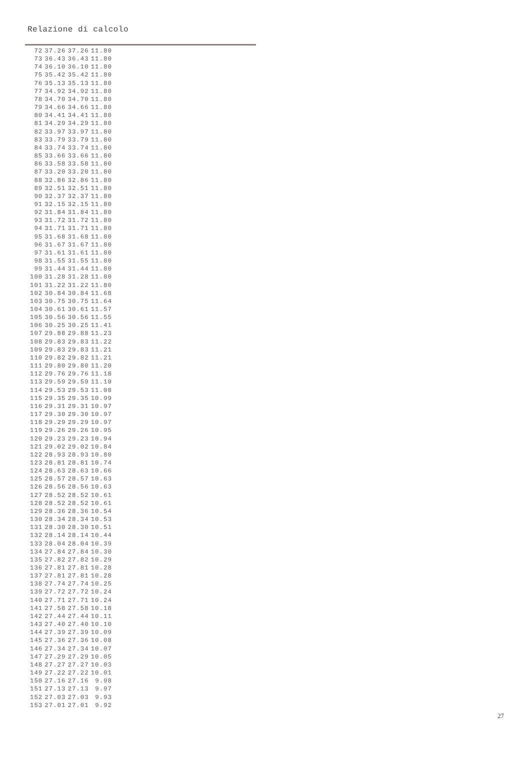Relazione di calcolo
| 72 | 37.26 | 37.26 | 11.80 |
| 73 | 36.43 | 36.43 | 11.80 |
| 74 | 36.10 | 36.10 | 11.80 |
| 75 | 35.42 | 35.42 | 11.80 |
| 76 | 35.13 | 35.13 | 11.80 |
| 77 | 34.92 | 34.92 | 11.80 |
| 78 | 34.70 | 34.70 | 11.80 |
| 79 | 34.66 | 34.66 | 11.80 |
| 80 | 34.41 | 34.41 | 11.80 |
| 81 | 34.29 | 34.29 | 11.80 |
| 82 | 33.97 | 33.97 | 11.80 |
| 83 | 33.79 | 33.79 | 11.80 |
| 84 | 33.74 | 33.74 | 11.80 |
| 85 | 33.66 | 33.66 | 11.80 |
| 86 | 33.58 | 33.58 | 11.80 |
| 87 | 33.20 | 33.20 | 11.80 |
| 88 | 32.86 | 32.86 | 11.80 |
| 89 | 32.51 | 32.51 | 11.80 |
| 90 | 32.37 | 32.37 | 11.80 |
| 91 | 32.15 | 32.15 | 11.80 |
| 92 | 31.84 | 31.84 | 11.80 |
| 93 | 31.72 | 31.72 | 11.80 |
| 94 | 31.71 | 31.71 | 11.80 |
| 95 | 31.68 | 31.68 | 11.80 |
| 96 | 31.67 | 31.67 | 11.80 |
| 97 | 31.61 | 31.61 | 11.80 |
| 98 | 31.55 | 31.55 | 11.80 |
| 99 | 31.44 | 31.44 | 11.80 |
| 100 | 31.28 | 31.28 | 11.80 |
| 101 | 31.22 | 31.22 | 11.80 |
| 102 | 30.84 | 30.84 | 11.68 |
| 103 | 30.75 | 30.75 | 11.64 |
| 104 | 30.61 | 30.61 | 11.57 |
| 105 | 30.56 | 30.56 | 11.55 |
| 106 | 30.25 | 30.25 | 11.41 |
| 107 | 29.88 | 29.88 | 11.23 |
| 108 | 29.83 | 29.83 | 11.22 |
| 109 | 29.83 | 29.83 | 11.21 |
| 110 | 29.82 | 29.82 | 11.21 |
| 111 | 29.80 | 29.80 | 11.20 |
| 112 | 29.76 | 29.76 | 11.18 |
| 113 | 29.59 | 29.59 | 11.10 |
| 114 | 29.53 | 29.53 | 11.08 |
| 115 | 29.35 | 29.35 | 10.99 |
| 116 | 29.31 | 29.31 | 10.97 |
| 117 | 29.30 | 29.30 | 10.97 |
| 118 | 29.29 | 29.29 | 10.97 |
| 119 | 29.26 | 29.26 | 10.95 |
| 120 | 29.23 | 29.23 | 10.94 |
| 121 | 29.02 | 29.02 | 10.84 |
| 122 | 28.93 | 28.93 | 10.80 |
| 123 | 28.81 | 28.81 | 10.74 |
| 124 | 28.63 | 28.63 | 10.66 |
| 125 | 28.57 | 28.57 | 10.63 |
| 126 | 28.56 | 28.56 | 10.63 |
| 127 | 28.52 | 28.52 | 10.61 |
| 128 | 28.52 | 28.52 | 10.61 |
| 129 | 28.36 | 28.36 | 10.54 |
| 130 | 28.34 | 28.34 | 10.53 |
| 131 | 28.30 | 28.30 | 10.51 |
| 132 | 28.14 | 28.14 | 10.44 |
| 133 | 28.04 | 28.04 | 10.39 |
| 134 | 27.84 | 27.84 | 10.30 |
| 135 | 27.82 | 27.82 | 10.29 |
| 136 | 27.81 | 27.81 | 10.28 |
| 137 | 27.81 | 27.81 | 10.28 |
| 138 | 27.74 | 27.74 | 10.25 |
| 139 | 27.72 | 27.72 | 10.24 |
| 140 | 27.71 | 27.71 | 10.24 |
| 141 | 27.58 | 27.58 | 10.18 |
| 142 | 27.44 | 27.44 | 10.11 |
| 143 | 27.40 | 27.40 | 10.10 |
| 144 | 27.39 | 27.39 | 10.09 |
| 145 | 27.36 | 27.36 | 10.08 |
| 146 | 27.34 | 27.34 | 10.07 |
| 147 | 27.29 | 27.29 | 10.05 |
| 148 | 27.27 | 27.27 | 10.03 |
| 149 | 27.22 | 27.22 | 10.01 |
| 150 | 27.16 | 27.16 | 9.98 |
| 151 | 27.13 | 27.13 | 9.97 |
| 152 | 27.03 | 27.03 | 9.93 |
| 153 | 27.01 | 27.01 | 9.92 |
27